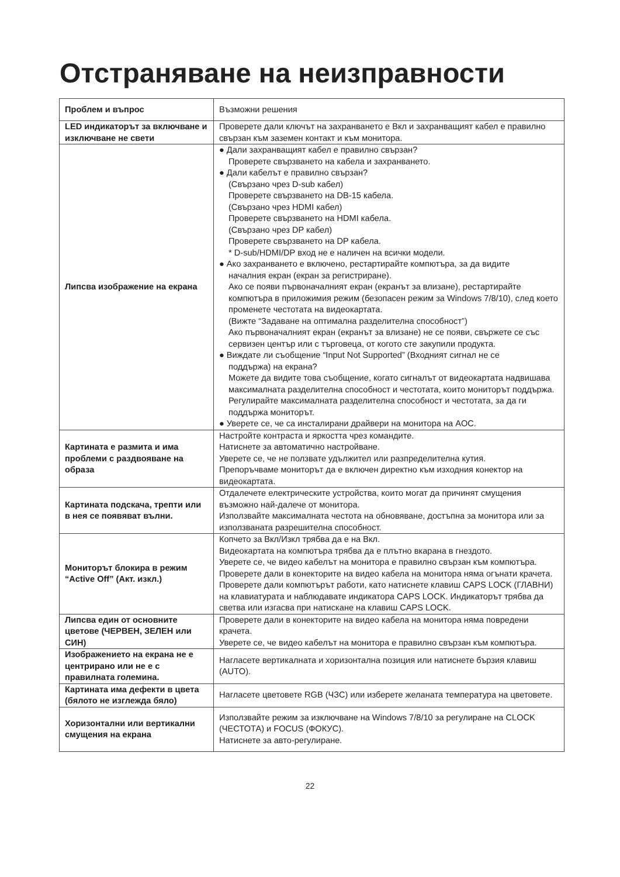Отстраняване на неизправности
| Проблем и въпрос | Възможни решения |
| --- | --- |
| LED индикаторът за включване и изключване не свети | Проверете дали ключът на захранването е Вкл и захранващият кабел е правилно свързан към заземен контакт и към монитора. |
| Липсва изображение на екрана | ● Дали захранващият кабел е правилно свързан? Проверете свързването на кабела и захранването. ● Дали кабелът е правилно свързан? (Свързано чрез D-sub кабел) Проверете свързването на DB-15 кабела. (Свързано чрез HDMI кабел) Проверете свързването на HDMI кабела. (Свързано чрез DP кабел) Проверете свързването на DP кабела. * D-sub/HDMI/DP вход не е наличен на всички модели. ● Ако захранването е включено, рестартирайте компютъра, за да видите началния екран (екран за регистриране). Ако се появи първоначалният екран (екранът за влизане), рестартирайте компютъра в приложимия режим (безопасен режим за Windows 7/8/10), след което променете честотата на видеокартата. (Вижте “Задаване на оптимална разделителна способност”) Ако първоначалният екран (екранът за влизане) не се появи, свържете се със сервизен център или с търговеца, от когото сте закупили продукта. ● Виждате ли съобщение “Input Not Supported” (Входният сигнал не се поддържа) на екрана? Можете да видите това съобщение, когато сигналът от видеокартата надвишава максималната разделителна способност и честотата, които мониторът поддържа. Регулирайте максималната разделителна способност и честотата, за да ги поддържа мониторът. ● Уверете се, че са инсталирани драйвери на монитора на AOC. |
| Картината е размита и има проблеми с раздвояване на образа | Настройте контраста и яркостта чрез командите. Натиснете за автоматично настройване. Уверете се, че не ползвате удължител или разпределителна кутия. Препоръчваме мониторът да е включен директно към изходния конектор на видеокартата. |
| Картината подскача, трепти или в нея се появяват вълни. | Отдалечете електрическите устройства, които могат да причинят смущения възможно най-далече от монитора. Използвайте максималната честота на обновяване, достъпна за монитора или за използваната разрешителна способност. |
| Мониторът блокира в режим “Active Off” (Акт. изкл.) | Копчето за Вкл/Изкл трябва да е на Вкл. Видеокартата на компютъра трябва да е плътно вкарана в гнездото. Уверете се, че видео кабелът на монитора е правилно свързан към компютъра. Проверете дали в конекторите на видео кабела на монитора няма огънати крачета. Проверете дали компютърът работи, като натиснете клавиш CAPS LOCK (ГЛАВНИ) на клавиатурата и наблюдавате индикатора CAPS LOCK. Индикаторът трябва да светва или изгасва при натискане на клавиш CAPS LOCK. |
| Липсва един от основните цветове (ЧЕРВЕН, ЗЕЛЕН или СИН) | Проверете дали в конекторите на видео кабела на монитора няма повредени крачета. Уверете се, че видео кабелът на монитора е правилно свързан към компютъра. |
| Изображението на екрана не е центрирано или не е с правилната големина. | Нагласете вертикалната и хоризонтална позиция или натиснете бързия клавиш (AUTO). |
| Картината има дефекти в цвета (бялото не изглежда бяло) | Нагласете цветовете RGB (ЧЗС) или изберете желаната температура на цветовете. |
| Хоризонтални или вертикални смущения на екрана | Използвайте режим за изключване на Windows 7/8/10 за регулиране на CLOCK (ЧЕСТОТА) и FOCUS (ФОКУС). Натиснете за авто-регулиране. |
22